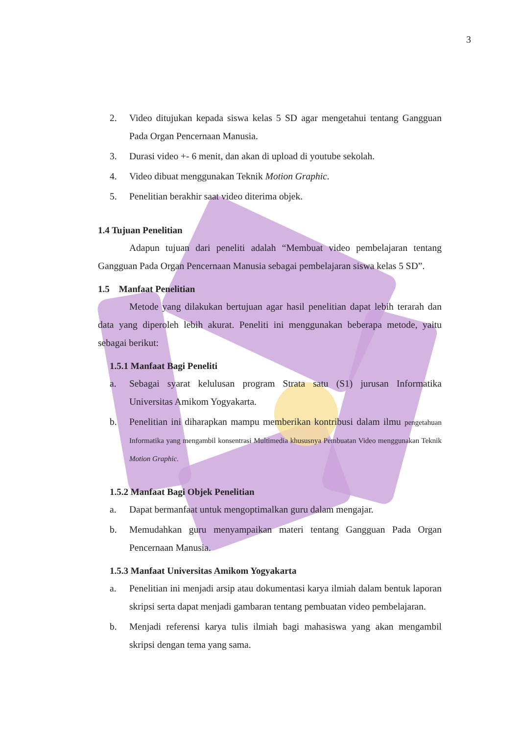3
2. Video ditujukan kepada siswa kelas 5 SD agar mengetahui tentang Gangguan Pada Organ Pencernaan Manusia.
3. Durasi video +- 6 menit, dan akan di upload di youtube sekolah.
4. Video dibuat menggunakan Teknik Motion Graphic.
5. Penelitian berakhir saat video diterima objek.
1.4 Tujuan Penelitian
Adapun tujuan dari peneliti adalah “Membuat video pembelajaran tentang Gangguan Pada Organ Pencernaan Manusia sebagai pembelajaran siswa kelas 5 SD”.
1.5 Manfaat Penelitian
Metode yang dilakukan bertujuan agar hasil penelitian dapat lebih terarah dan data yang diperoleh lebih akurat. Peneliti ini menggunakan beberapa metode, yaitu sebagai berikut:
1.5.1 Manfaat Bagi Peneliti
a. Sebagai syarat kelulusan program Strata satu (S1) jurusan Informatika Universitas Amikom Yogyakarta.
b. Penelitian ini diharapkan mampu memberikan kontribusi dalam ilmu pengetahuan Informatika yang mengambil konsentrasi Multimedia khususnya Pembuatan Video menggunakan Teknik Motion Graphic.
1.5.2 Manfaat Bagi Objek Penelitian
a. Dapat bermanfaat untuk mengoptimalkan guru dalam mengajar.
b. Memudahkan guru menyampaikan materi tentang Gangguan Pada Organ Pencernaan Manusia.
1.5.3 Manfaat Universitas Amikom Yogyakarta
a. Penelitian ini menjadi arsip atau dokumentasi karya ilmiah dalam bentuk laporan skripsi serta dapat menjadi gambaran tentang pembuatan video pembelajaran.
b. Menjadi referensi karya tulis ilmiah bagi mahasiswa yang akan mengambil skripsi dengan tema yang sama.